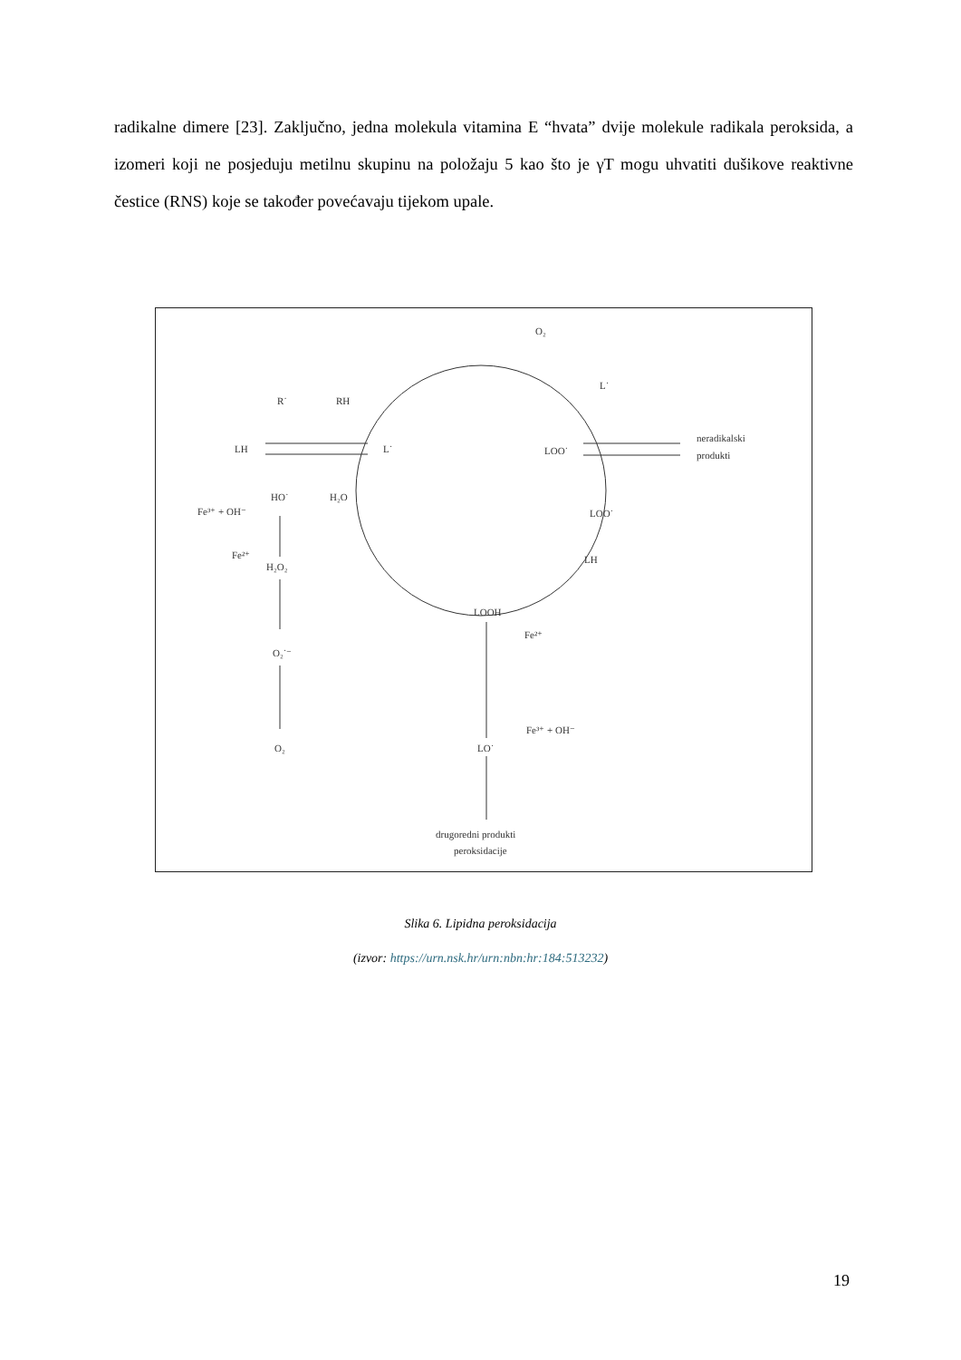radikalne dimere [23]. Zaključno, jedna molekula vitamina E “hvata” dvije molekule radikala peroksida, a izomeri koji ne posjeduju metilnu skupinu na položaju 5 kao što je γT mogu uhvatiti dušikove reaktivne čestice (RNS) koje se također povećavaju tijekom upale.
R˙
RH
LH
L˙
LOO˙
O₂
L˙
neradikalski
produkti
LOO˙
HO˙
H₂O
Fe³⁺ + OH⁻
Fe²⁺
H₂O₂
O₂˙⁻
O₂
LH
LOOH
Fe²⁺
Fe³⁺ + OH⁻
LO˙
drugoredni produkti
peroksidacije
Slika 6. Lipidna peroksidacija
(izvor: https://urn.nsk.hr/urn:nbn:hr:184:513232)
19